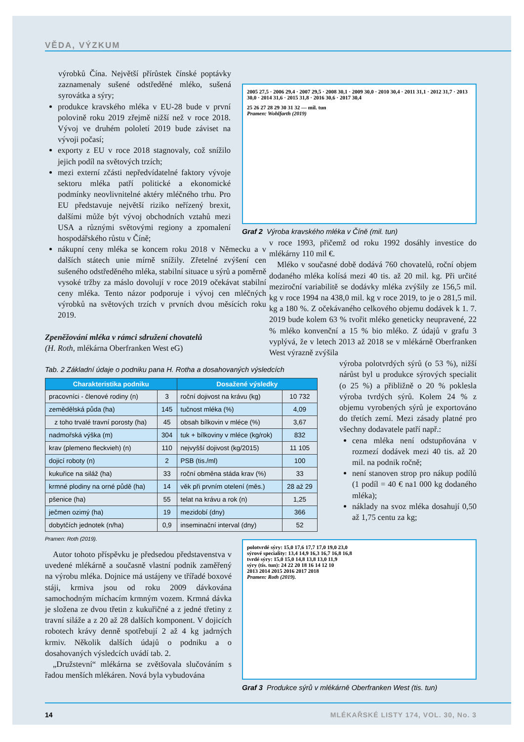VĚDA, VÝZKUM
výrobků Čína. Největší přírůstek čínské poptávky zaznamenaly sušené odstředěné mléko, sušená syrovátka a sýry;
produkce kravského mléka v EU-28 bude v první polovině roku 2019 zřejmě nižší než v roce 2018. Vývoj ve druhém pololetí 2019 bude záviset na vývoji počasí;
exporty z EU v roce 2018 stagnovaly, což snížilo jejich podíl na světových trzích;
mezi externí zčásti nepředvídatelné faktory vývoje sektoru mléka patří politické a ekonomické podmínky neovlivnitelné aktéry mléčného trhu. Pro EU představuje největší riziko neřízený brexit, dalšími může být vývoj obchodních vztahů mezi USA a různými světovými regiony a zpomalení hospodářského růstu v Číně;
nákupní ceny mléka se koncem roku 2018 v Německu a v dalších státech unie mírně snížily. Zřetelné zvýšení cen sušeného odstředěného mléka, stabilní situace u sýrů a poměrně vysoké tržby za máslo dovolují v roce 2019 očekávat stabilní ceny mléka. Tento názor podporuje i vývoj cen mléčných výrobků na světových trzích v prvních dvou měsících roku 2019.
Zpeněžování mléka v rámci sdružení chovatelů
(H. Roth, mlékárna Oberfranken West eG)
2005 27,5 · 2006 29,4 · 2007 29,5 · 2008 30,1 · 2009 30,0 · 2010 30,4 · 2011 31,1 · 2012 31,7 · 2013 30,0 · 2014 31,6 · 2015 31,8 · 2016 30,6 · 2017 30,4
25 26 27 28 29 30 31 32 — mil. tun
Pramen: Wohlfarth (2019)
Graf 2 Výroba kravského mléka v Číně (mil. tun)
v roce 1993, přičemž od roku 1992 dosáhly investice do mlékárny 110 mil €.
Mléko v současné době dodává 760 chovatelů, roční objem dodaného mléka kolísá mezi 40 tis. až 20 mil. kg. Při určité meziroční variabilitě se dodávky mléka zvýšily ze 156,5 mil. kg v roce 1994 na 438,0 mil. kg v roce 2019, to je o 281,5 mil. kg a 180 %. Z očekávaného celkového objemu dodávek k 1. 7. 2019 bude kolem 63 % tvořit mléko geneticky neupravené, 22 % mléko konvenční a 15 % bio mléko. Z údajů v grafu 3 vyplývá, že v letech 2013 až 2018 se v mlékárně Oberfranken West výrazně zvýšila
výroba polotvrdých sýrů (o 53 %), nižší nárůst byl u produkce sýrových specialit (o 25 %) a přibližně o 20 % poklesla výroba tvrdých sýrů. Kolem 24 % z objemu vyrobených sýrů je exportováno do třetích zemí. Mezi zásady platné pro všechny dodavatele patří např.:
cena mléka není odstupňována v rozmezí dodávek mezi 40 tis. až 20 mil. na podnik ročně;
není stanoven strop pro nákup podílů (1 podíl = 40 € na1 000 kg dodaného mléka);
náklady na svoz mléka dosahují 0,50 až 1,75 centu za kg;
Tab. 2 Základní údaje o podniku pana H. Rotha a dosahovaných výsledcích
| Charakteristika podniku | | Dosažené výsledky | |
| --- | --- | --- | --- |
| pracovníci - členové rodiny (n) | 3 | roční dojivost na krávu (kg) | 10 732 |
| zemědělská půda (ha) | 145 | tučnost mléka (%) | 4,09 |
| z toho trvalé travní porosty (ha) | 45 | obsah bílkovin v mléce (%) | 3,67 |
| nadmořská výška (m) | 304 | tuk + bílkoviny v mléce (kg/rok) | 832 |
| krav (plemeno fleckvieh) (n) | 110 | nejvyšší dojivost (kg/2015) | 11 105 |
| dojicí roboty (n) | 2 | PSB (tis./ml) | 100 |
| kukuřice na siláž (ha) | 33 | roční obměna stáda krav (%) | 33 |
| krmné plodiny na orné půdě (ha) | 14 | věk při prvním otelení (měs.) | 28 až 29 |
| pšenice (ha) | 55 | telat na krávu a rok (n) | 1,25 |
| ječmen ozimý (ha) | 19 | mezidobí (dny) | 366 |
| dobytčích jednotek (n/ha) | 0,9 | inseminační interval (dny) | 52 |
Pramen: Roth (2019).
Autor tohoto příspěvku je předsedou představenstva v uvedené mlékárně a současně vlastní podnik zaměřený na výrobu mléka. Dojnice má ustájeny ve tří​řadé boxové stáji, krmiva jsou od roku 2009 dávkována samochodným míchacím krmným vozem. Krmná dávka je složena ze dvou třetin z kukuřičné a z jedné třetiny z travní siláže a z 20 až 28 dalších komponent. V dojicích robotech krávy denně spotřebují 2 až 4 kg jadrných krmiv. Několik dalších údajů o podniku a o dosahovaných výsledcích uvádí tab. 2.
„Družstevní“ mlékárna se zvětšovala slučováním s řadou menších mlékáren. Nová byla vybudována
polotvrdé sýry: 15,0 17,6 17,7 17,0 19,0 23,0
sýrové speciality: 13,4 14,9 16,3 16,7 16,8 16,8
tvrdé sýry: 15,0 15,0 14,8 13,8 13,0 11,9
sýry (tis. tun): 24 22 20 18 16 14 12 10
2013 2014 2015 2016 2017 2018
Pramen: Roth (2019).
Graf 3 Produkce sýrů v mlékárně Oberfranken West (tis. tun)
14
MLÉKAŘSKÉ LISTY 174, VOL. 30, No. 3